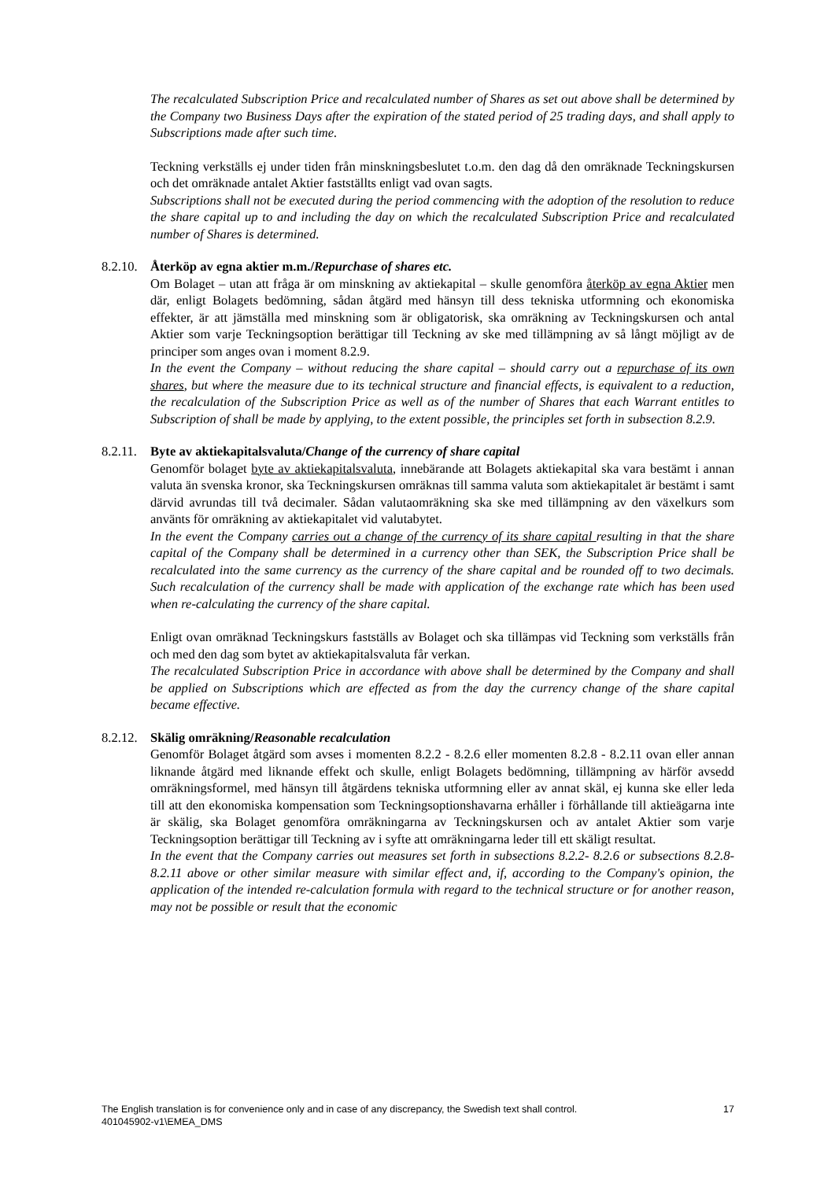The recalculated Subscription Price and recalculated number of Shares as set out above shall be determined by the Company two Business Days after the expiration of the stated period of 25 trading days, and shall apply to Subscriptions made after such time.
Teckning verkställs ej under tiden från minskningsbeslutet t.o.m. den dag då den omräknade Teckningskursen och det omräknade antalet Aktier fastställts enligt vad ovan sagts.
Subscriptions shall not be executed during the period commencing with the adoption of the resolution to reduce the share capital up to and including the day on which the recalculated Subscription Price and recalculated number of Shares is determined.
8.2.10. Återköp av egna aktier m.m./Repurchase of shares etc.
Om Bolaget – utan att fråga är om minskning av aktiekapital – skulle genomföra återköp av egna Aktier men där, enligt Bolagets bedömning, sådan åtgärd med hänsyn till dess tekniska utformning och ekonomiska effekter, är att jämställa med minskning som är obligatorisk, ska omräkning av Teckningskursen och antal Aktier som varje Teckningsoption berättigar till Teckning av ske med tillämpning av så långt möjligt av de principer som anges ovan i moment 8.2.9.
In the event the Company – without reducing the share capital – should carry out a repurchase of its own shares, but where the measure due to its technical structure and financial effects, is equivalent to a reduction, the recalculation of the Subscription Price as well as of the number of Shares that each Warrant entitles to Subscription of shall be made by applying, to the extent possible, the principles set forth in subsection 8.2.9.
8.2.11. Byte av aktiekapitalsvaluta/Change of the currency of share capital
Genomför bolaget byte av aktiekapitalsvaluta, innebärande att Bolagets aktiekapital ska vara bestämt i annan valuta än svenska kronor, ska Teckningskursen omräknas till samma valuta som aktiekapitalet är bestämt i samt därvid avrundas till två decimaler. Sådan valutaomräkning ska ske med tillämpning av den växelkurs som använts för omräkning av aktiekapitalet vid valutabytet.
In the event the Company carries out a change of the currency of its share capital resulting in that the share capital of the Company shall be determined in a currency other than SEK, the Subscription Price shall be recalculated into the same currency as the currency of the share capital and be rounded off to two decimals. Such recalculation of the currency shall be made with application of the exchange rate which has been used when re-calculating the currency of the share capital.
Enligt ovan omräknad Teckningskurs fastställs av Bolaget och ska tillämpas vid Teckning som verkställs från och med den dag som bytet av aktiekapitalsvaluta får verkan.
The recalculated Subscription Price in accordance with above shall be determined by the Company and shall be applied on Subscriptions which are effected as from the day the currency change of the share capital became effective.
8.2.12. Skälig omräkning/Reasonable recalculation
Genomför Bolaget åtgärd som avses i momenten 8.2.2 - 8.2.6 eller momenten 8.2.8 - 8.2.11 ovan eller annan liknande åtgärd med liknande effekt och skulle, enligt Bolagets bedömning, tillämpning av härför avsedd omräkningsformel, med hänsyn till åtgärdens tekniska utformning eller av annat skäl, ej kunna ske eller leda till att den ekonomiska kompensation som Teckningsoptionshavarna erhåller i förhållande till aktieägarna inte är skälig, ska Bolaget genomföra omräkningarna av Teckningskursen och av antalet Aktier som varje Teckningsoption berättigar till Teckning av i syfte att omräkningarna leder till ett skäligt resultat.
In the event that the Company carries out measures set forth in subsections 8.2.2- 8.2.6 or subsections 8.2.8- 8.2.11 above or other similar measure with similar effect and, if, according to the Company's opinion, the application of the intended re-calculation formula with regard to the technical structure or for another reason, may not be possible or result that the economic
17 The English translation is for convenience only and in case of any discrepancy, the Swedish text shall control.
401045902-v1\EMEA_DMS